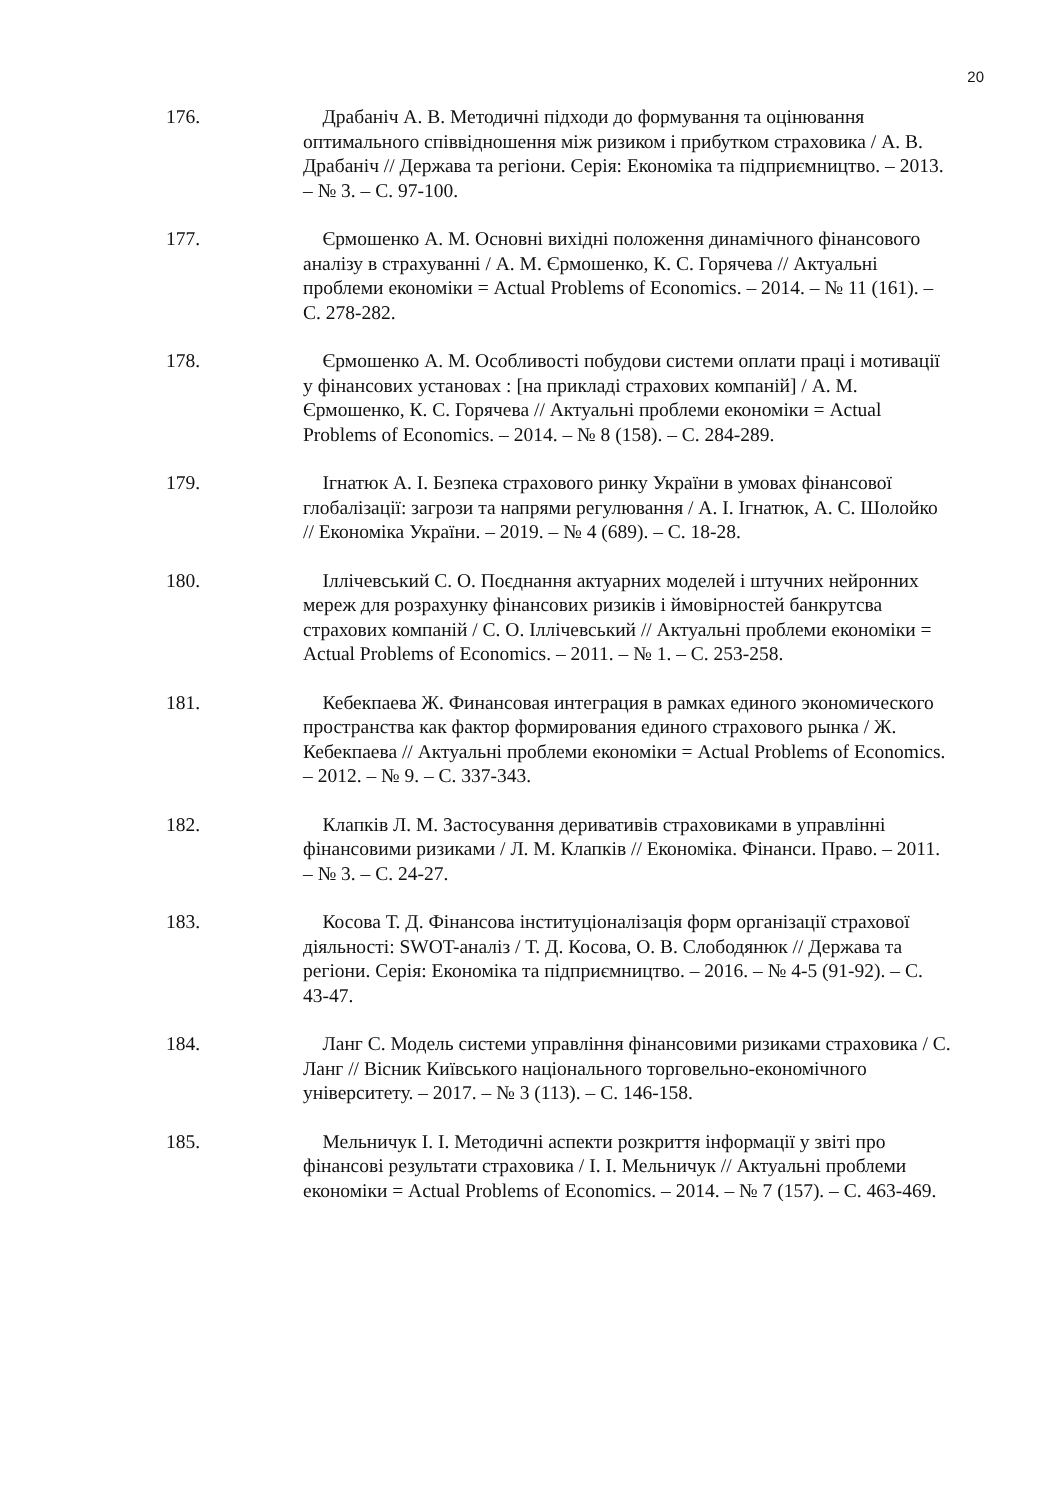20
176. Драбаніч А. В. Методичні підходи до формування та оцінювання оптимального співвідношення між ризиком і прибутком страховика / А. В. Драбаніч // Держава та регіони. Серія: Економіка та підприємництво. – 2013. – № 3. – С. 97-100.
177. Єрмошенко А. М. Основні вихідні положення динамічного фінансового аналізу в страхуванні / А. М. Єрмошенко, К. С. Горячева // Актуальні проблеми економіки = Actual Problems of Economics. – 2014. – № 11 (161). – С. 278-282.
178. Єрмошенко А. М. Особливості побудови системи оплати праці і мотивації у фінансових установах : [на прикладі страхових компаній] / А. М. Єрмошенко, К. С. Горячева // Актуальні проблеми економіки = Actual Problems of Economics. – 2014. – № 8 (158). – С. 284-289.
179. Ігнатюк А. І. Безпека страхового ринку України в умовах фінансової глобалізації: загрози та напрями регулювання / А. І. Ігнатюк, А. С. Шолойко // Економіка України. – 2019. – № 4 (689). – С. 18-28.
180. Іллічевський С. О. Поєднання актуарних моделей і штучних нейронних мереж для розрахунку фінансових ризиків і ймовірностей банкрутсва страхових компаній / С. О. Іллічевський // Актуальні проблеми економіки = Actual Problems of Economics. – 2011. – № 1. – С. 253-258.
181. Кебекпаева Ж. Финансовая интеграция в рамках единого экономического пространства как фактор формирования единого страхового рынка / Ж. Кебекпаева // Актуальні проблеми економіки = Actual Problems of Economics. – 2012. – № 9. – С. 337-343.
182. Клапків Л. М. Застосування деривативів страховиками в управлінні фінансовими ризиками / Л. М. Клапків // Економіка. Фінанси. Право. – 2011. – № 3. – С. 24-27.
183. Косова Т. Д. Фінансова інституціоналізація форм організації страхової діяльності: SWOT-аналіз / Т. Д. Косова, О. В. Слободянюк // Держава та регіони. Серія: Економіка та підприємництво. – 2016. – № 4-5 (91-92). – С. 43-47.
184. Ланг С. Модель системи управління фінансовими ризиками страховика / С. Ланг // Вісник Київського національного торговельно-економічного університету. – 2017. – № 3 (113). – С. 146-158.
185. Мельничук І. І. Методичні аспекти розкриття інформації у звіті про фінансові результати страховика / І. І. Мельничук // Актуальні проблеми економіки = Actual Problems of Economics. – 2014. – № 7 (157). – С. 463-469.